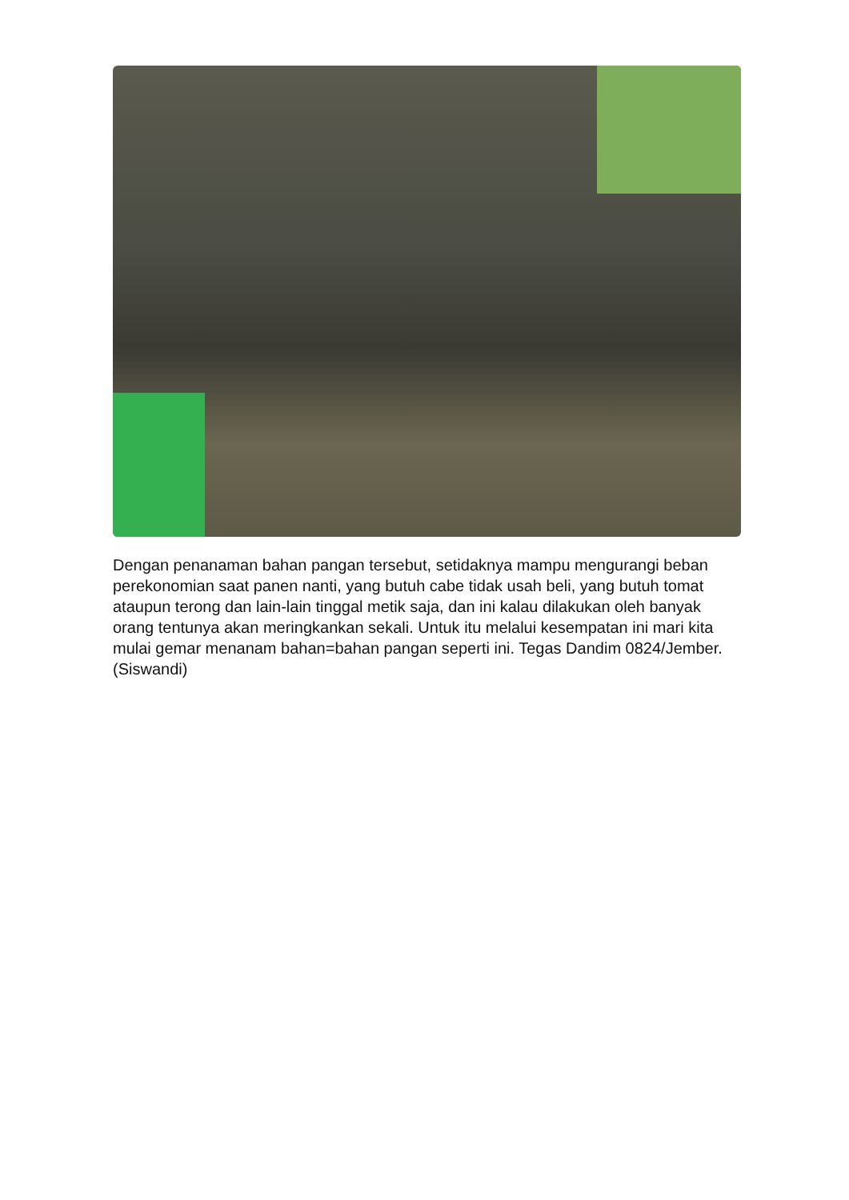Dengan penanaman bahan pangan tersebut, setidaknya mampu mengurangi beban perekonomian saat panen nanti, yang butuh cabe tidak usah beli, yang butuh tomat ataupun terong dan lain-lain tinggal metik saja, dan ini kalau dilakukan oleh banyak orang tentunya akan meringkankan sekali. Untuk itu melalui kesempatan ini mari kita mulai gemar menanam bahan=bahan pangan seperti ini. Tegas Dandim 0824/Jember. (Siswandi)